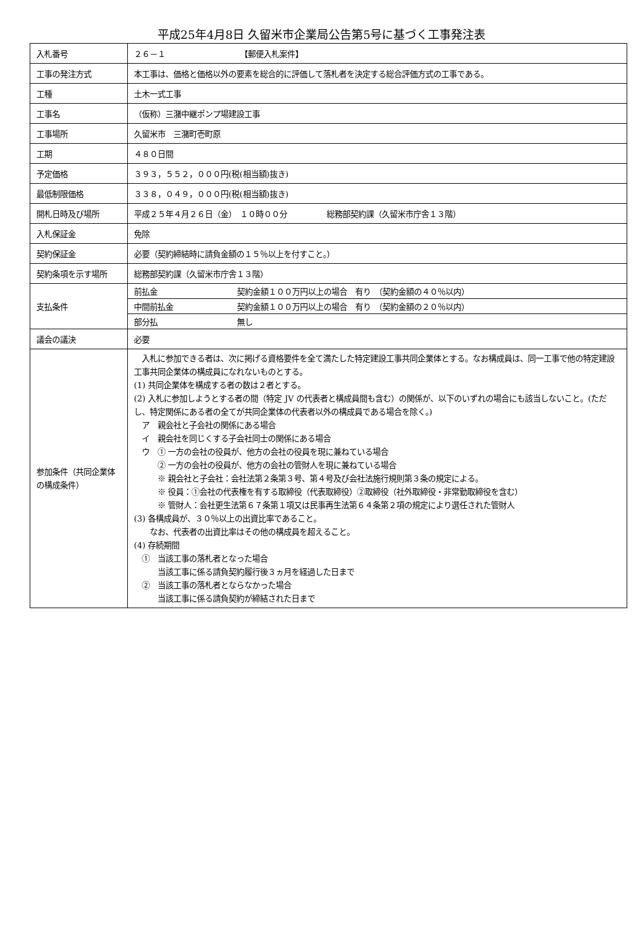平成25年4月8日 久留米市企業局公告第5号に基づく工事発注表
| 入札番号 | ２６－１ 【郵便入札案件】 | |
| 工事の発注方式 | 本工事は、価格と価格以外の要素を総合的に評価して落札者を決定する総合評価方式の工事である。 | |
| 工種 | 土木一式工事 | |
| 工事名 | （仮称）三潴中継ポンプ場建設工事 | |
| 工事場所 | 久留米市 三潴町壱町原 | |
| 工期 | ４８０日間 | |
| 予定価格 | ３９３，５５２，０００円(税(相当額)抜き) | |
| 最低制限価格 | ３３８，０４９，０００円(税(相当額)抜き) | |
| 開札日時及び場所 | 平成２５年４月２６日（金） １０時００分 総務部契約課（久留米市庁舎１３階） | |
| 入札保証金 | 免除 | |
| 契約保証金 | 必要（契約締結時に請負金額の１５％以上を付すこと。） | |
| 契約条項を示す場所 | 総務部契約課（久留米市庁舎１３階） | |
| 支払条件 | 前払金 | 契約金額１００万円以上の場合 有り （契約金額の４０％以内） |
| | 中間前払金 | 契約金額１００万円以上の場合 有り （契約金額の２０％以内） |
| | 部分払 | 無し |
| 議会の議決 | 必要 | |
| 参加条件（共同企業体の構成条件） | 入札に参加できる者は、次に掲げる資格要件を全て満たした特定建設工事共同企業体とする。なお構成員は、同一工事で他の特定建設工事共同企業体の構成員になれないものとする。 (1) 共同企業体を構成する者の数は２者とする。 (2) 入札に参加しようとする者の間（特定 JV の代表者と構成員間も含む）の関係が、以下のいずれの場合にも該当しないこと。(ただし、特定関係にある者の全てが共同企業体の代表者以外の構成員である場合を除く。) ア 親会社と子会社の関係にある場合 イ 親会社を同じくする子会社同士の関係にある場合 ウ ① 一方の会社の役員が、他方の会社の役員を現に兼ねている場合 ② 一方の会社の役員が、他方の会社の管財人を現に兼ねている場合 ※ 親会社と子会社：会社法第２条第３号、第４号及び会社法施行規則第３条の規定による。 ※ 役員：①会社の代表権を有する取締役（代表取締役）②取締役（社外取締役・非常勤取締役を含む） ※ 管財人：会社更生法第６７条第１項又は民事再生法第６４条第２項の規定により選任された管財人 (3) 各構成員が、３０％以上の出資比率であること。 なお、代表者の出資比率はその他の構成員を超えること。 (4) 存続期間 ① 当該工事の落札者となった場合 当該工事に係る請負契約履行後３ヵ月を経過した日まで ② 当該工事の落札者とならなかった場合 当該工事に係る請負契約が締結された日まで | |